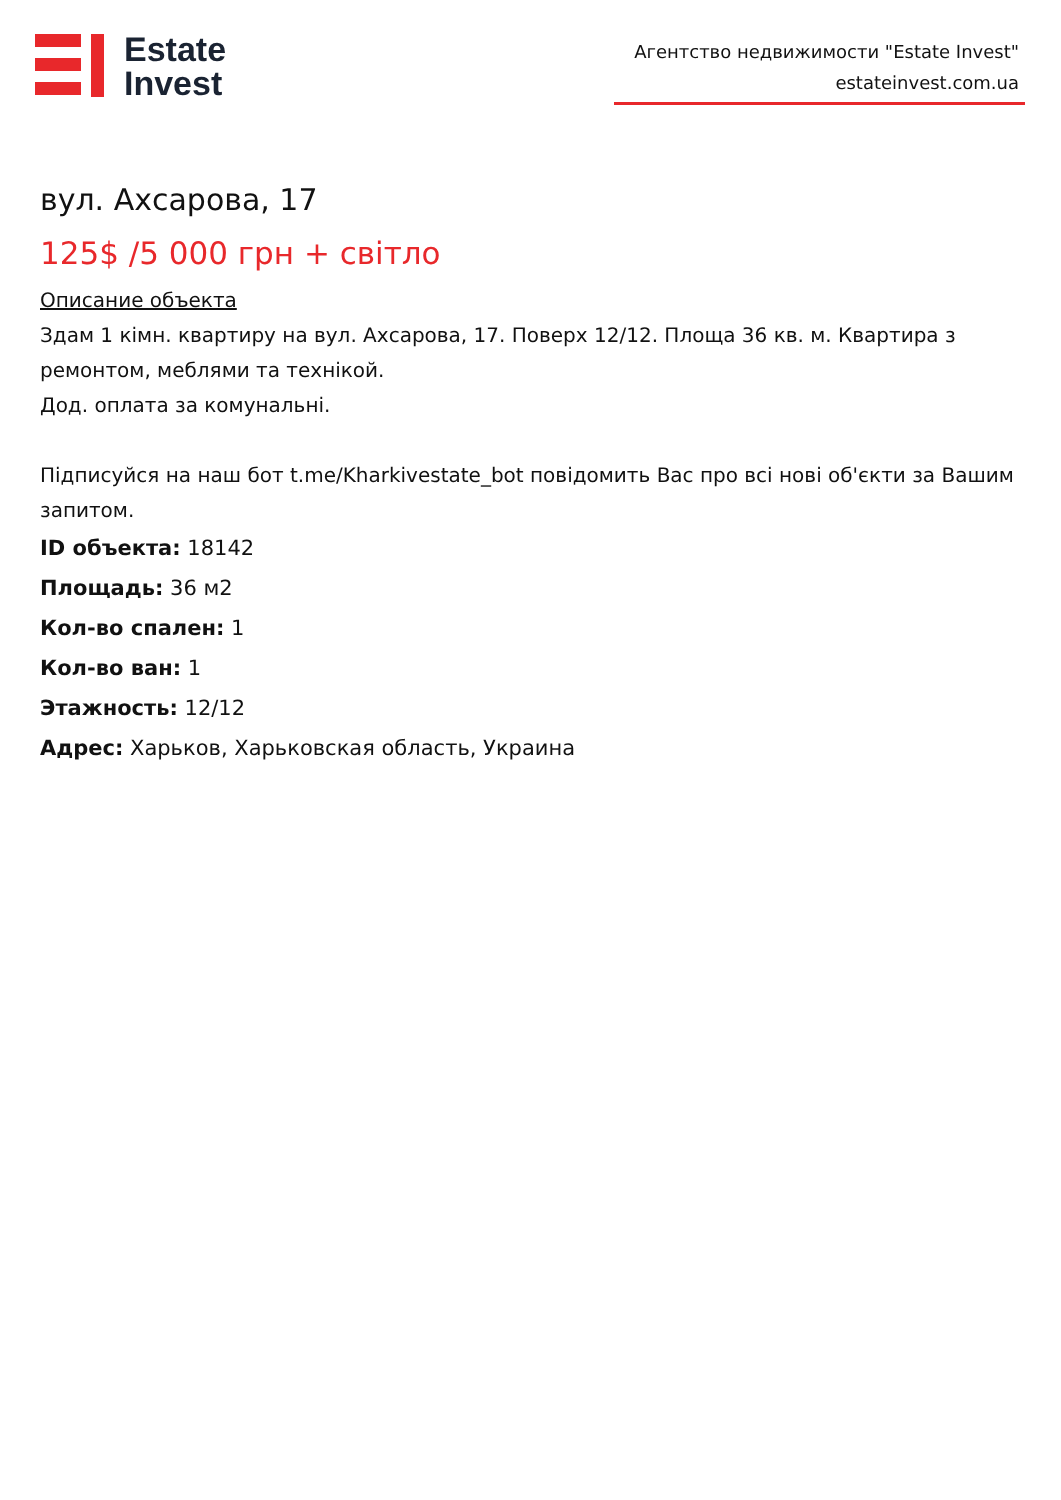Estate
Invest
Агентство недвижимости "Estate Invest"
estateinvest.com.ua
вул. Ахсарова, 17
125$ /5 000 грн + світло
Описание объекта
Здам 1 кімн. квартиру на вул. Ахсарова, 17. Поверх 12/12. Площа 36 кв. м. Квартира з ремонтом, меблями та технікой.
Дод. оплата за комунальні.
Підписуйся на наш бот t.me/Kharkivestate_bot повідомить Вас про всі нові об'єкти за Вашим запитом.
ID объекта: 18142
Площадь: 36 м2
Кол-во спален: 1
Кол-во ван: 1
Этажность: 12/12
Адрес: Харьков, Харьковская область, Украина